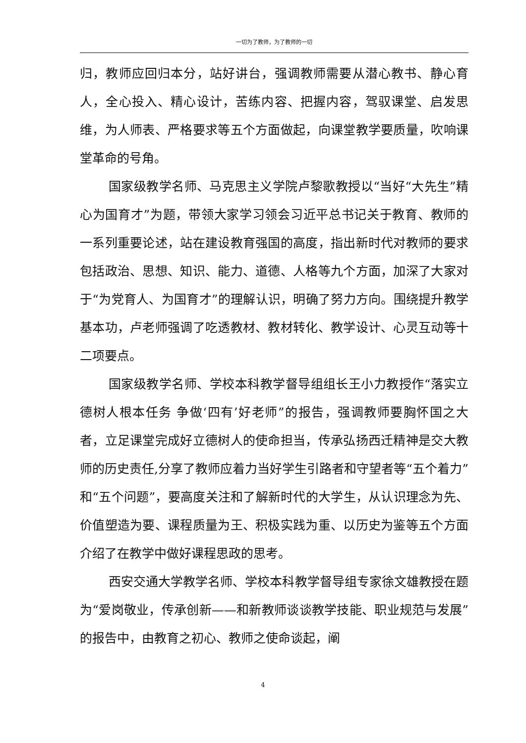一切为了教师，为了教师的一切
归，教师应回归本分，站好讲台，强调教师需要从潜心教书、静心育人，全心投入、精心设计，苦练内容、把握内容，驾驭课堂、启发思维，为人师表、严格要求等五个方面做起，向课堂教学要质量，吹响课堂革命的号角。
国家级教学名师、马克思主义学院卢黎歌教授以“当好“大先生”精心为国育才”为题，带领大家学习领会习近平总书记关于教育、教师的一系列重要论述，站在建设教育强国的高度，指出新时代对教师的要求包括政治、思想、知识、能力、道德、人格等九个方面，加深了大家对于“为党育人、为国育才”的理解认识，明确了努力方向。围绕提升教学基本功，卢老师强调了吃透教材、教材转化、教学设计、心灵互动等十二项要点。
国家级教学名师、学校本科教学督导组组长王小力教授作“落实立德树人根本任务 争做‘四有’好老师”的报告，强调教师要胸怀国之大者，立足课堂完成好立德树人的使命担当，传承弘扬西迁精神是交大教师的历史责任,分享了教师应着力当好学生引路者和守望者等“五个着力”和“五个问题”，要高度关注和了解新时代的大学生，从认识理念为先、价值塑造为要、课程质量为王、积极实践为重、以历史为鉴等五个方面介绍了在教学中做好课程思政的思考。
西安交通大学教学名师、学校本科教学督导组专家徐文雄教授在题为“爱岗敬业，传承创新——和新教师谈谈教学技能、职业规范与发展”的报告中，由教育之初心、教师之使命谈起，阐
4